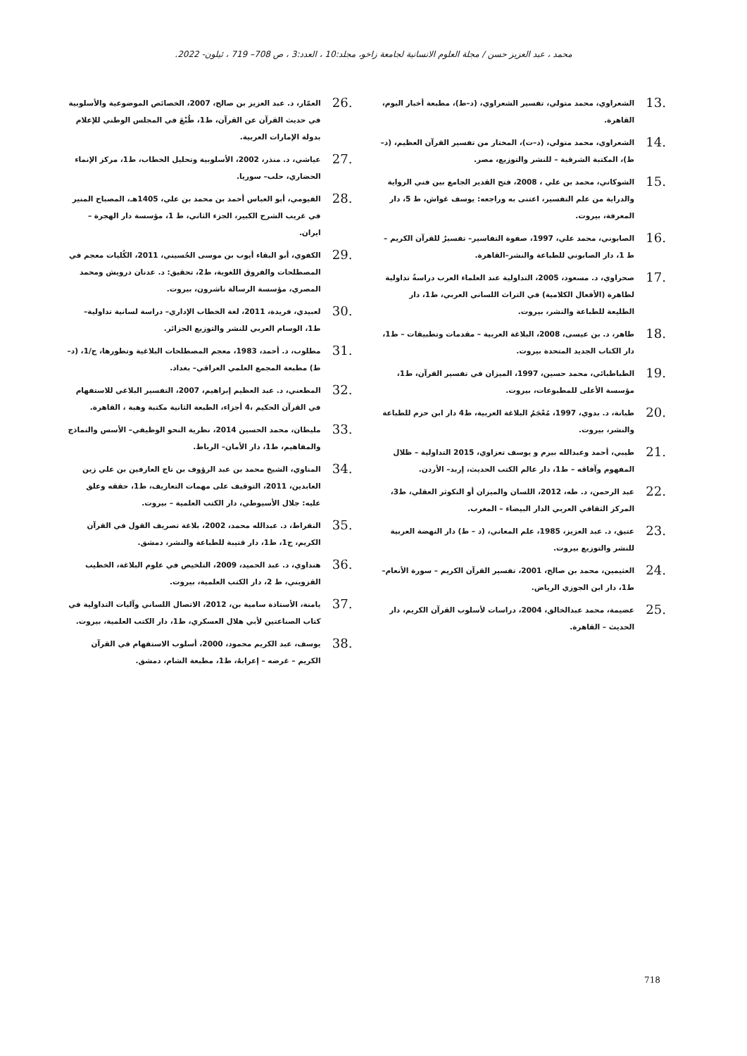محمد ، عبد العزيز حسن / مجلة العلوم الانسانية لجامعة زاخو، مجلد:10 ، العدد:3 ، ص 708– 719 ، ئيلون- 2022.
.13 الشعراوي، محمد متولي، تفسير الشعراوي، (د–ط)، مطبعة أخبار اليوم، القاهرة.
.14 الشعراوي، محمد متولي، (د–ت)، المختار من تفسير القرآن العظيم، (د–ط)، المكتبة الشرقية – للنشر والتوزيع، مصر.
.15 الشوكاني، محمد بن علي ، 2008، فتح القدير الجامع بين فني الرواية والدراية من علم التفسير، اعتنى به وراجعه: يوسف غواش، ط 5، دار المعرفة، بيروت.
.16 الصابوني، محمد علي، 1997، صفوة التفاسير– تفسيرٌ للقرآن الكريم – ط 1، دار الصابوني للطباعة والنشر–القاهرة.
.17 صحراوي، د. مسعود، 2005، التداولية عند العلماء العرب دراسةٌ تداولية لظاهرة (الأفعال الكلامية) في التراث اللساني العربي، ط1، دار الطليعة للطباعة والنشر، بيروت.
.18 طاهر، د. بن عيسى، 2008، البلاغة العربية – مقدمات وتطبيقات – ط1، دار الكتاب الجديد المتحدة بيروت.
.19 الطباطبائي، محمد حسين، 1997، الميزان في تفسير القرآن، ط1، مؤسسة الأعلى للمطبوعات، بيروت.
.20 طبانة، د. بدوي، 1997، مُعْجَمُ البلاغة العربية، ط4 دار ابن حزم للطباعة والنشر، بيروت.
.21 طيبي، أحمد وعبدالله بيرم و يوسف تعزاوي، 2015 التداولية – ظلال المفهوم وآفاقه – ط1، دار عالم الكتب الحديث، إربد– الأردن.
.22 عبد الرحمن، د. طه، 2012، اللسان والميزان أو التكوثر العقلي، ط3، المركز الثقافي العربي الدار البيضاء – المغرب.
.23 عتيق، د. عبد العزيز، 1985، علم المعاني، (د – ط) دار النهضة العربية للنشر والتوزيع بيروت.
.24 العثيمين، محمد بن صالح، 2001، تفسير القرآن الكريم – سورة الأنعام– ط1، دار ابن الجوزي الرياض.
.25 عضيمة، محمد عبدالخالق، 2004، دراسات لأسلوب القرآن الكريم، دار الحديث – القاهرة.
.26 العمّار، د. عبد العزيز بن صالح، 2007، الخصائص الموضوعية والأسلوبية في حديث القرآن عن القرآن، ط1، طُبْعَ في المجلس الوطني للإعلام بدولة الإمارات العربية.
.27 عياشي، د. منذر، 2002، الأسلوبية وتحليل الخطاب، ط1، مركز الإنماء الحضاري، حلب– سوريا.
.28 الفيومي، أبو العباس أحمد بن محمد بن علي، 1405هـ، المصباح المنير في غريب الشرح الكبير، الجزء الثاني، ط 1، مؤسسة دار الهجرة – ايران.
.29 الكفوي، أبو البقاء أيوب بن موسى الحُسيني، 2011، الكُليات معجم في المصطلحات والفروق اللغوية، ط2، تحقيق: د. عدنان درويش ومحمد المصري، مؤسسة الرسالة ناشرون، بيروت.
.30 لعبيدي، فريدة، 2011، لغة الخطاب الإداري– دراسة لسانية تداولية– ط1، الوسام العربي للنشر والتوزيع الجزائر.
.31 مطلوب، د. أحمد، 1983، معجم المصطلحات البلاغية وتطورها، ج/1، (د– ط) مطبعة المجمع العلمي العراقي– بغداد.
.32 المطعني، د. عبد العظيم إبراهيم، 2007، التفسير البلاغي للاستفهام في القرآن الحكيم ،4 أجزاء، الطبعة الثانية مكتبة وهبة ، القاهرة.
.33 مليطان، محمد الحسين 2014، نظرية النحو الوظيفي– الأسس والنماذج والمفاهيم، ط1، دار الأمان– الرباط.
.34 المناوي، الشيخ محمد بن عبد الرؤوف بن تاج العارفين بن علي زين العابدين، 2011، التوقيف على مهمات التعاريف، ط1، حققه وعلق عليه: جلال الأسيوطي، دار الكتب العلمية – بيروت.
.35 النقراط، د. عبدالله محمد، 2002، بلاغة تصريف القول في القرآن الكريم، ج1، ط1، دار قتيبة للطباعة والنشر، دمشق.
.36 هنداوي، د. عبد الحميد، 2009، التلخيص في علوم البلاغة، الخطيب القزويني، ط 2، دار الكتب العلمية، بيروت.
.37 يامنة، الأستاذة سامية بن، 2012، الاتصال اللساني وآليات التداولية في كتاب الصناعتين لأبي هلال العسكري، ط1، دار الكتب العلمية، بيروت.
.38 يوسف، عبد الكريم محمود، 2000، أسلوب الاستفهام في القرآن الكريم – غرضه – إعرابهُ، ط1، مطبعة الشام، دمشق.
718